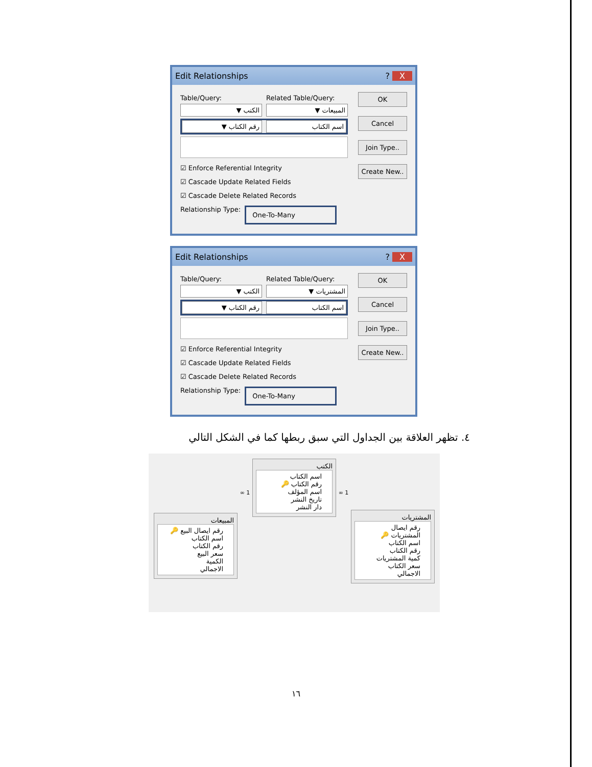Edit Relationships? X
Table/Query: Related Table/Query:
الكتب ▼ المبيعات ▼
رقم الكتاب ▼ اسم الكتاب
☑ Enforce Referential Integrity
☑ Cascade Update Related Fields
☑ Cascade Delete Related Records
Relationship Type: One-To-Many
OK
Cancel
Join Type..
Create New..
Edit Relationships? X
Table/Query: Related Table/Query:
الكتب ▼ المشتريات ▼
رقم الكتاب ▼ اسم الكتاب
☑ Enforce Referential Integrity
☑ Cascade Update Related Fields
☑ Cascade Delete Related Records
Relationship Type: One-To-Many
OK
Cancel
Join Type..
Create New..
٤. تظهر العلاقة بين الجداول التي سبق ربطها كما في الشكل التالي
المشتريات
رقم ايصال المشتريات 🔑
اسم الكتاب
رقم الكتاب
كمية المشتريات
سعر الكتاب
الاجمالي
1 ∞
الكتب
اسم الكتاب
رقم الكتاب 🔑
اسم المؤلف
تاريخ النشر
دار النشر
1 ∞
المبيعات
رقم ايصال البيع 🔑
اسم الكتاب
رقم الكتاب
سعر البيع
الكمية
الاجمالي
١٦